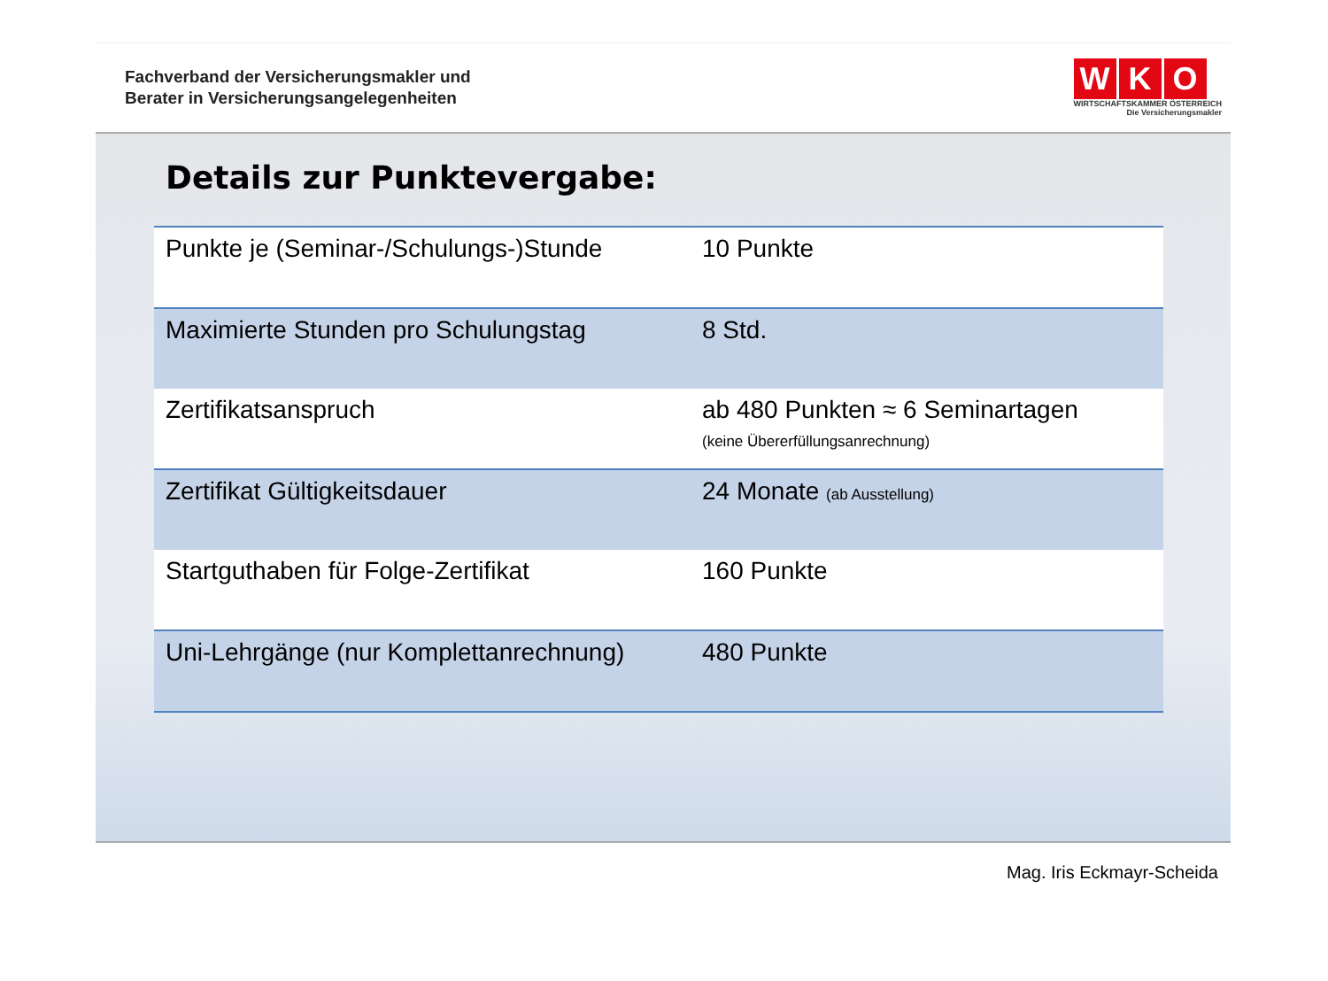Fachverband der Versicherungsmakler und
Berater in Versicherungsangelegenheiten
W K O
WIRTSCHAFTSKAMMER ÖSTERREICH
Die Versicherungsmakler
Details zur Punktevergabe:
| Punkte je (Seminar-/Schulungs-)Stunde | 10 Punkte |
| Maximierte Stunden pro Schulungstag | 8 Std. |
| Zertifikatsanspruch | ab 480 Punkten ≈ 6 Seminartagen (keine Übererfüllungsanrechnung) |
| Zertifikat Gültigkeitsdauer | 24 Monate (ab Ausstellung) |
| Startguthaben für Folge-Zertifikat | 160 Punkte |
| Uni-Lehrgänge (nur Komplettanrechnung) | 480 Punkte |
Mag. Iris Eckmayr-Scheida